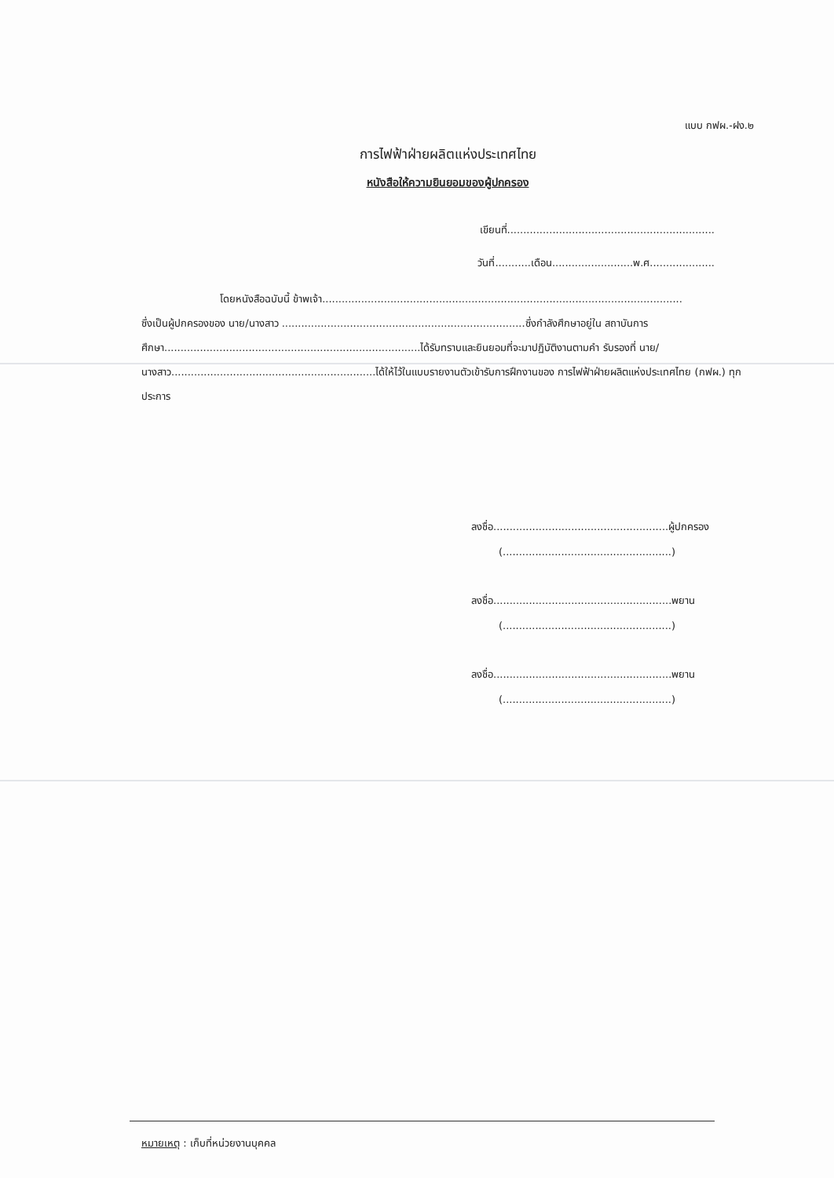แบบ กฟผ.-ฝง.๒
การไฟฟ้าฝ่ายผลิตแห่งประเทศไทย
หนังสือให้ความยินยอมของผู้ปกครอง
เขียนที่................................................................
วันที่...........เดือน.........................พ.ศ....................
โดยหนังสือฉบับนี้ ข้าพเจ้า...............................................................................................................
ซึ่งเป็นผู้ปกครองของ นาย/นางสาว ...........................................................................ซึ่งกำลังศึกษาอยู่ใน สถาบันการศึกษา...............................................................................ได้รับทราบและยินยอมที่จะมาปฏิบัติงานตามคำ รับรองที่ นาย/นางสาว...............................................................ได้ให้ไว้ในแบบรายงานตัวเข้ารับการฝึกงานของ การไฟฟ้าฝ่ายผลิตแห่งประเทศไทย (กฟผ.) ทุกประการ
ลงชื่อ......................................................ผู้ปกครอง
(....................................................)
ลงชื่อ.......................................................พยาน
(....................................................)
ลงชื่อ.......................................................พยาน
(....................................................)
หมายเหตุ : เก็บที่หน่วยงานบุคคล